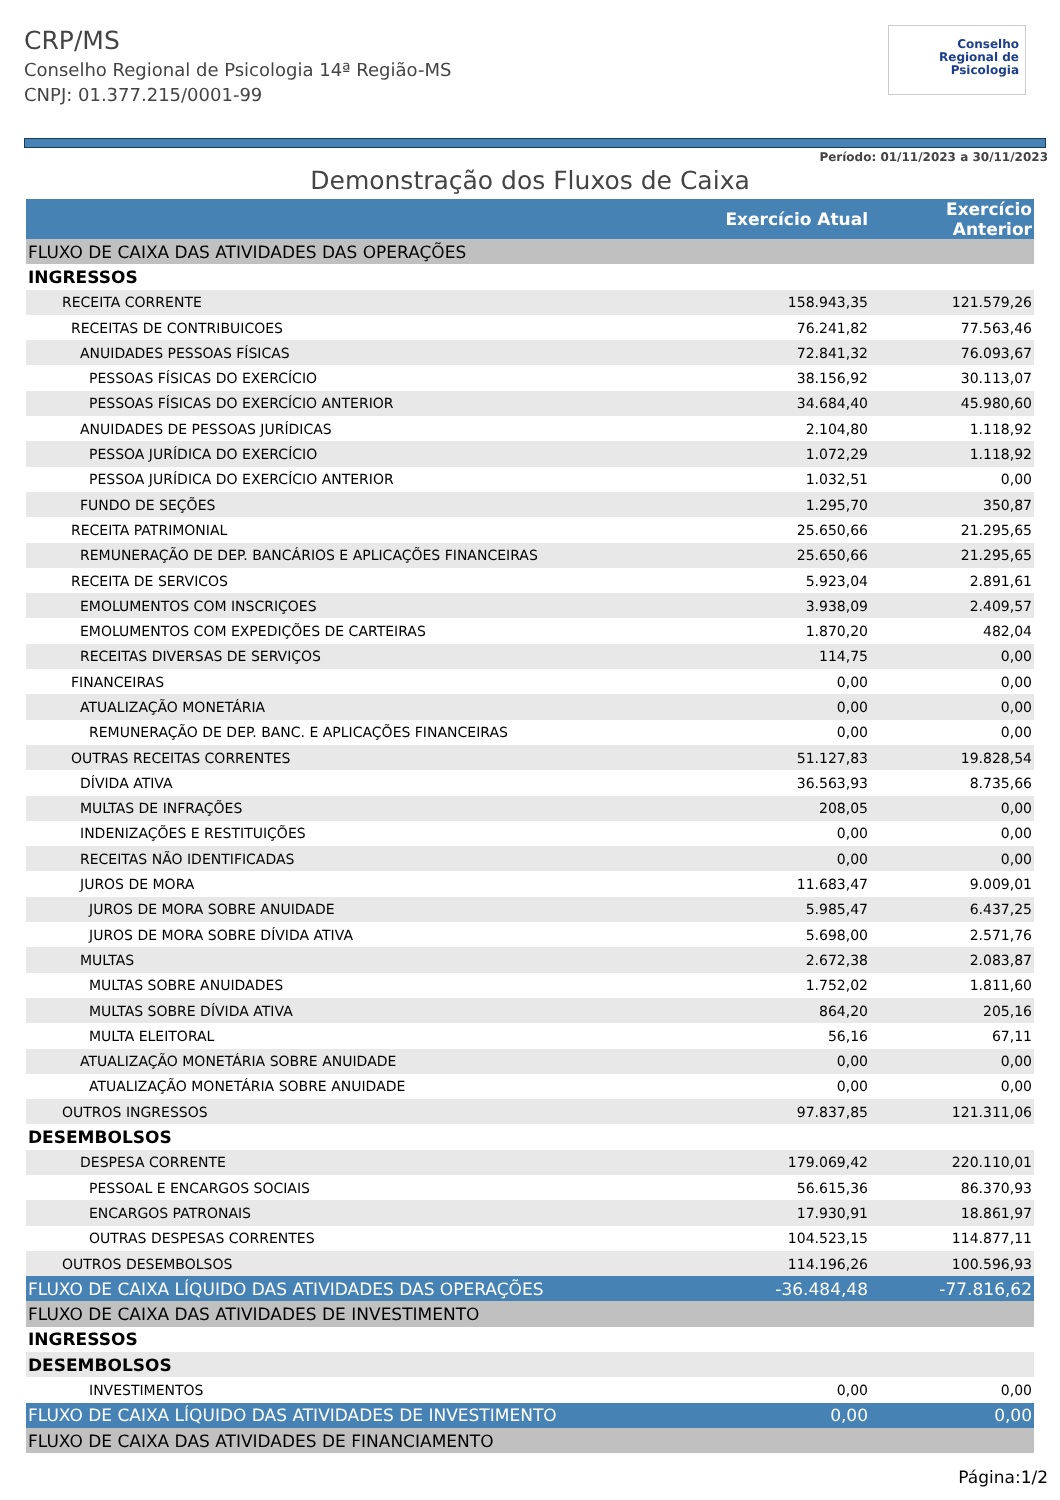CRP/MS
Conselho Regional de Psicologia 14ª Região-MS
CNPJ: 01.377.215/0001-99
Conselho
Regional de
Psicologia
Período: 01/11/2023 a 30/11/2023
Demonstração dos Fluxos de Caixa
| | Exercício Atual | Exercício Anterior |
| --- | --- | --- |
| FLUXO DE CAIXA DAS ATIVIDADES DAS OPERAÇÕES | | |
| INGRESSOS | | |
| RECEITA CORRENTE | 158.943,35 | 121.579,26 |
| RECEITAS DE CONTRIBUICOES | 76.241,82 | 77.563,46 |
| ANUIDADES PESSOAS FÍSICAS | 72.841,32 | 76.093,67 |
| PESSOAS FÍSICAS DO EXERCÍCIO | 38.156,92 | 30.113,07 |
| PESSOAS FÍSICAS DO EXERCÍCIO ANTERIOR | 34.684,40 | 45.980,60 |
| ANUIDADES DE PESSOAS JURÍDICAS | 2.104,80 | 1.118,92 |
| PESSOA JURÍDICA DO EXERCÍCIO | 1.072,29 | 1.118,92 |
| PESSOA JURÍDICA DO EXERCÍCIO ANTERIOR | 1.032,51 | 0,00 |
| FUNDO DE SEÇÕES | 1.295,70 | 350,87 |
| RECEITA PATRIMONIAL | 25.650,66 | 21.295,65 |
| REMUNERAÇÃO DE DEP. BANCÁRIOS E APLICAÇÕES FINANCEIRAS | 25.650,66 | 21.295,65 |
| RECEITA DE SERVICOS | 5.923,04 | 2.891,61 |
| EMOLUMENTOS COM INSCRIÇOES | 3.938,09 | 2.409,57 |
| EMOLUMENTOS COM EXPEDIÇÕES DE CARTEIRAS | 1.870,20 | 482,04 |
| RECEITAS DIVERSAS DE SERVIÇOS | 114,75 | 0,00 |
| FINANCEIRAS | 0,00 | 0,00 |
| ATUALIZAÇÃO MONETÁRIA | 0,00 | 0,00 |
| REMUNERAÇÃO DE DEP. BANC. E APLICAÇÕES FINANCEIRAS | 0,00 | 0,00 |
| OUTRAS RECEITAS CORRENTES | 51.127,83 | 19.828,54 |
| DÍVIDA ATIVA | 36.563,93 | 8.735,66 |
| MULTAS DE INFRAÇÕES | 208,05 | 0,00 |
| INDENIZAÇÕES E RESTITUIÇÕES | 0,00 | 0,00 |
| RECEITAS NÃO IDENTIFICADAS | 0,00 | 0,00 |
| JUROS DE MORA | 11.683,47 | 9.009,01 |
| JUROS DE MORA SOBRE ANUIDADE | 5.985,47 | 6.437,25 |
| JUROS DE MORA SOBRE DÍVIDA ATIVA | 5.698,00 | 2.571,76 |
| MULTAS | 2.672,38 | 2.083,87 |
| MULTAS SOBRE ANUIDADES | 1.752,02 | 1.811,60 |
| MULTAS SOBRE DÍVIDA ATIVA | 864,20 | 205,16 |
| MULTA ELEITORAL | 56,16 | 67,11 |
| ATUALIZAÇÃO MONETÁRIA SOBRE ANUIDADE | 0,00 | 0,00 |
| ATUALIZAÇÃO MONETÁRIA SOBRE ANUIDADE | 0,00 | 0,00 |
| OUTROS INGRESSOS | 97.837,85 | 121.311,06 |
| DESEMBOLSOS | | |
| DESPESA CORRENTE | 179.069,42 | 220.110,01 |
| PESSOAL E ENCARGOS SOCIAIS | 56.615,36 | 86.370,93 |
| ENCARGOS PATRONAIS | 17.930,91 | 18.861,97 |
| OUTRAS DESPESAS CORRENTES | 104.523,15 | 114.877,11 |
| OUTROS DESEMBOLSOS | 114.196,26 | 100.596,93 |
| FLUXO DE CAIXA LÍQUIDO DAS ATIVIDADES DAS OPERAÇÕES | -36.484,48 | -77.816,62 |
| FLUXO DE CAIXA DAS ATIVIDADES DE INVESTIMENTO | | |
| INGRESSOS | | |
| DESEMBOLSOS | | |
| INVESTIMENTOS | 0,00 | 0,00 |
| FLUXO DE CAIXA LÍQUIDO DAS ATIVIDADES DE INVESTIMENTO | 0,00 | 0,00 |
| FLUXO DE CAIXA DAS ATIVIDADES DE FINANCIAMENTO | | |
Página:1/2